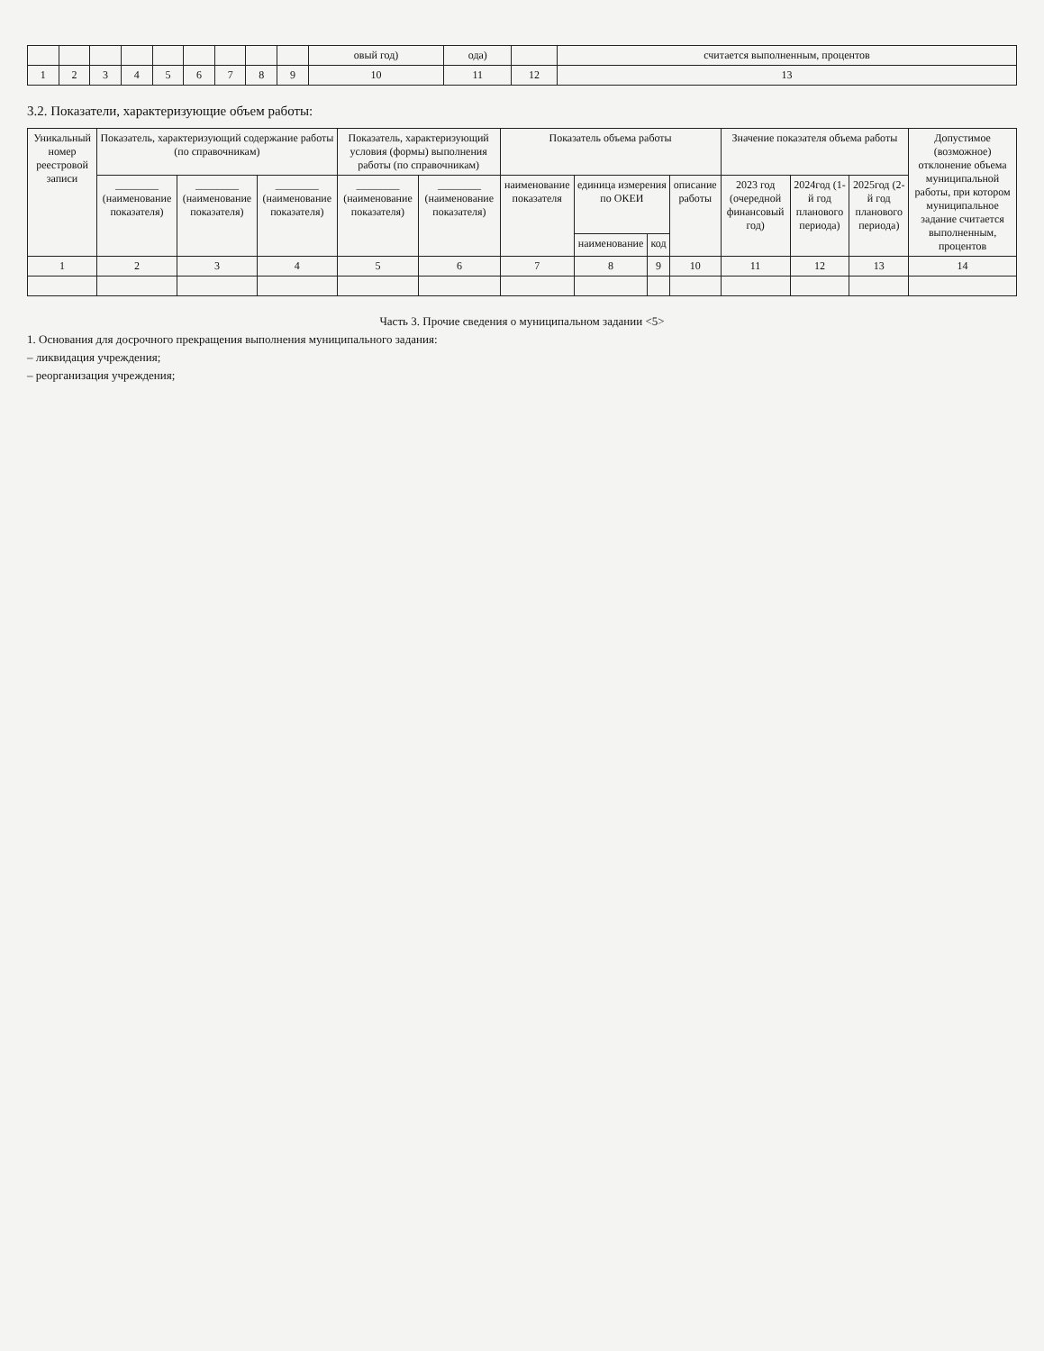| | | | | | | | | | овый год) | ода) | | считается выполненным, процентов |
| 1 | 2 | 3 | 4 | 5 | 6 | 7 | 8 | 9 | 10 | 11 | 12 | 13 |
3.2. Показатели, характеризующие объем работы:
| Уникальный номер реестровой записи | Показатель, характеризующий содержание работы (по справочникам) | | | Показатель, характеризующий условия (формы) выполнения работы (по справочникам) | | Показатель объема работы | | | | Значение показателя объема работы | | | Допустимое (возможное) отклонение объема муниципальной работы, при котором муниципальное задание считается выполненным, процентов |
| --- | --- | --- | --- | --- | --- | --- | --- | --- | --- | --- | --- | --- | --- |
| | ________ (наименование показателя) | ________ (наименование показателя) | ________ (наименование показателя) | ________ (наименование показателя) | ________ (наименование показателя) | наименование показателя | единица измерения по ОКЕИ | | описание работы | 2023 год (очередной финансовый год) | 2024год (1-й год планового периода) | 2025год (2-й год планового периода) | |
| | | | | | | | наименование | код | | | | | |
| 1 | 2 | 3 | 4 | 5 | 6 | 7 | 8 | 9 | 10 | 11 | 12 | 13 | 14 |
Часть 3. Прочие сведения о муниципальном задании <5>
1. Основания для досрочного прекращения выполнения муниципального задания:
– ликвидация учреждения;
– реорганизация учреждения;